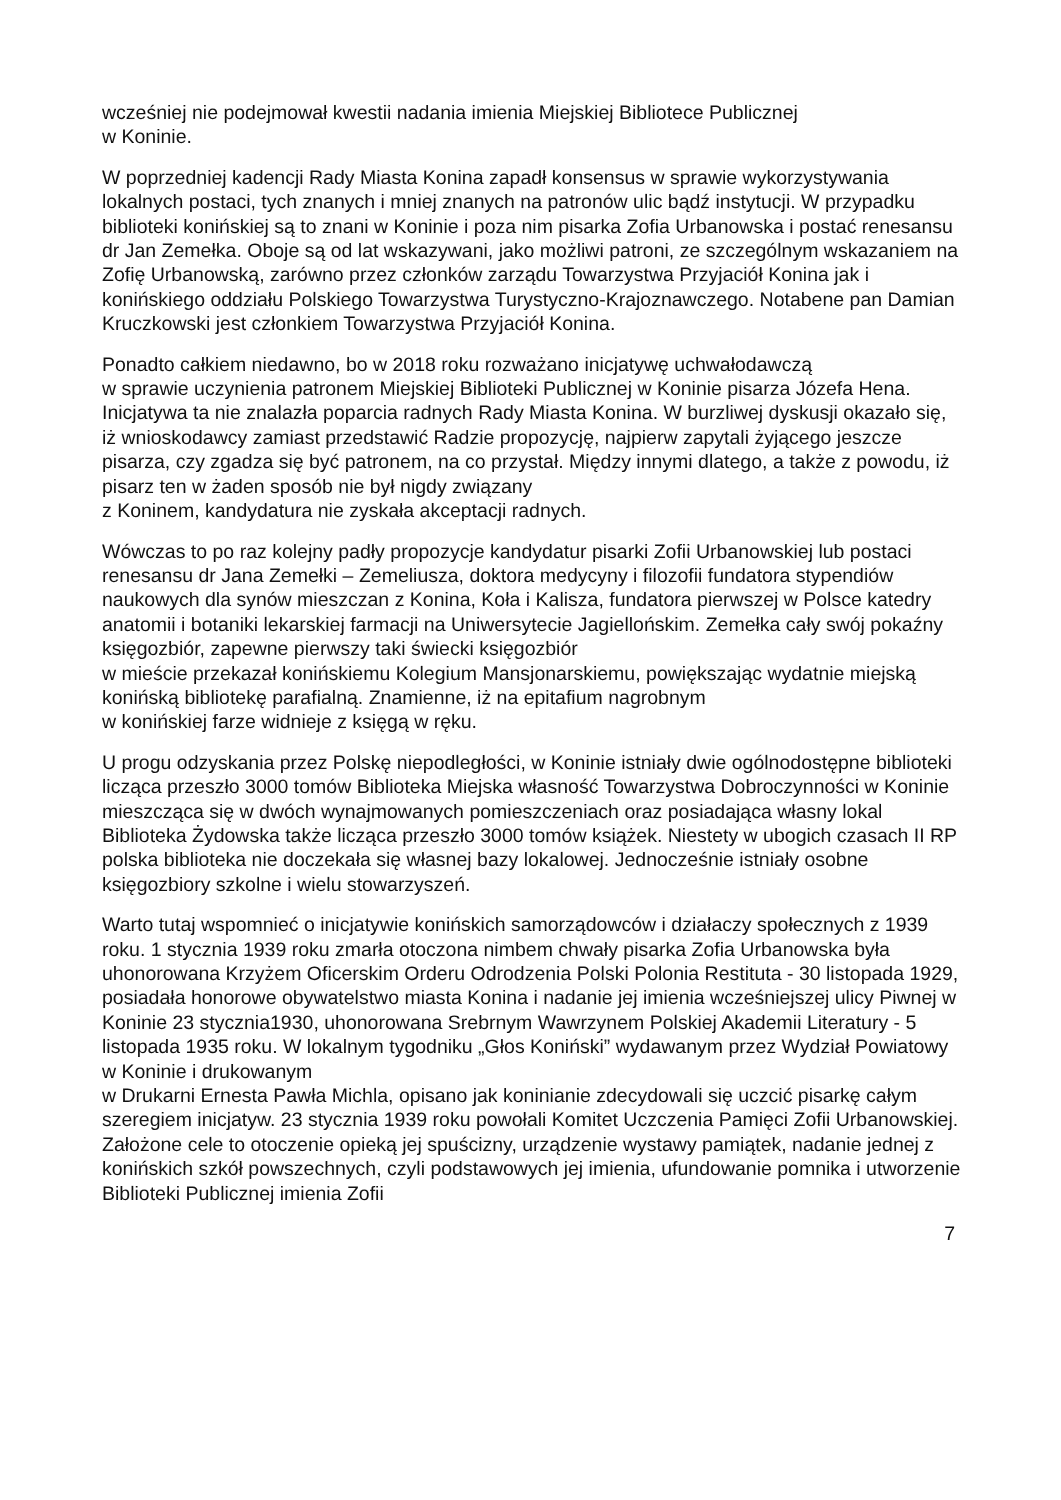wcześniej nie podejmował kwestii nadania imienia Miejskiej Bibliotece Publicznej
w Koninie.
W poprzedniej kadencji Rady Miasta Konina zapadł konsensus w sprawie wykorzystywania lokalnych postaci, tych znanych i mniej znanych na patronów ulic bądź instytucji. W przypadku biblioteki konińskiej są to znani w Koninie i poza nim pisarka Zofia Urbanowska i postać renesansu dr Jan Zemełka. Oboje są od lat wskazywani, jako możliwi patroni, ze szczególnym wskazaniem na Zofię Urbanowską, zarówno przez członków zarządu Towarzystwa Przyjaciół Konina jak i konińskiego oddziału Polskiego Towarzystwa Turystyczno-Krajoznawczego. Notabene pan Damian Kruczkowski jest członkiem Towarzystwa Przyjaciół Konina.
Ponadto całkiem niedawno, bo w 2018 roku rozważano inicjatywę uchwałodawczą
w sprawie uczynienia patronem Miejskiej Biblioteki Publicznej w Koninie pisarza Józefa Hena. Inicjatywa ta nie znalazła poparcia radnych Rady Miasta Konina. W burzliwej dyskusji okazało się, iż wnioskodawcy zamiast przedstawić Radzie propozycję, najpierw zapytali żyjącego jeszcze pisarza, czy zgadza się być patronem, na co przystał. Między innymi dlatego, a także z powodu, iż pisarz ten w żaden sposób nie był nigdy związany
z Koninem, kandydatura nie zyskała akceptacji radnych.
Wówczas to po raz kolejny padły propozycje kandydatur pisarki Zofii Urbanowskiej lub postaci renesansu dr Jana Zemełki – Zemeliusza, doktora medycyny i filozofii fundatora stypendiów naukowych dla synów mieszczan z Konina, Koła i Kalisza, fundatora pierwszej w Polsce katedry anatomii i botaniki lekarskiej farmacji na Uniwersytecie Jagiellońskim. Zemełka cały swój pokaźny księgozbiór, zapewne pierwszy taki świecki księgozbiór
w mieście przekazał konińskiemu Kolegium Mansjonarskiemu, powiększając wydatnie miejską konińską bibliotekę parafialną. Znamienne, iż na epitafium nagrobnym
w konińskiej farze widnieje z księgą w ręku.
U progu odzyskania przez Polskę niepodległości, w Koninie istniały dwie ogólnodostępne biblioteki licząca przeszło 3000 tomów Biblioteka Miejska własność Towarzystwa Dobroczynności w Koninie mieszcząca się w dwóch wynajmowanych pomieszczeniach oraz posiadająca własny lokal Biblioteka Żydowska także licząca przeszło 3000 tomów książek. Niestety w ubogich czasach II RP polska biblioteka nie doczekała się własnej bazy lokalowej. Jednocześnie istniały osobne księgozbiory szkolne i wielu stowarzyszeń.
Warto tutaj wspomnieć o inicjatywie konińskich samorządowców i działaczy społecznych z 1939 roku. 1 stycznia 1939 roku zmarła otoczona nimbem chwały pisarka Zofia Urbanowska była uhonorowana Krzyżem Oficerskim Orderu Odrodzenia Polski Polonia Restituta - 30 listopada 1929, posiadała honorowe obywatelstwo miasta Konina i nadanie jej imienia wcześniejszej ulicy Piwnej w Koninie 23 stycznia1930, uhonorowana Srebrnym Wawrzynem Polskiej Akademii Literatury - 5 listopada 1935 roku. W lokalnym tygodniku „Głos Koniński” wydawanym przez Wydział Powiatowy w Koninie i drukowanym
w Drukarni Ernesta Pawła Michla, opisano jak koninianie zdecydowali się uczcić pisarkę całym szeregiem inicjatyw. 23 stycznia 1939 roku powołali Komitet Uczczenia Pamięci Zofii Urbanowskiej. Założone cele to otoczenie opieką jej spuścizny, urządzenie wystawy pamiątek, nadanie jednej z konińskich szkół powszechnych, czyli podstawowych jej imienia, ufundowanie pomnika i utworzenie Biblioteki Publicznej imienia Zofii
7